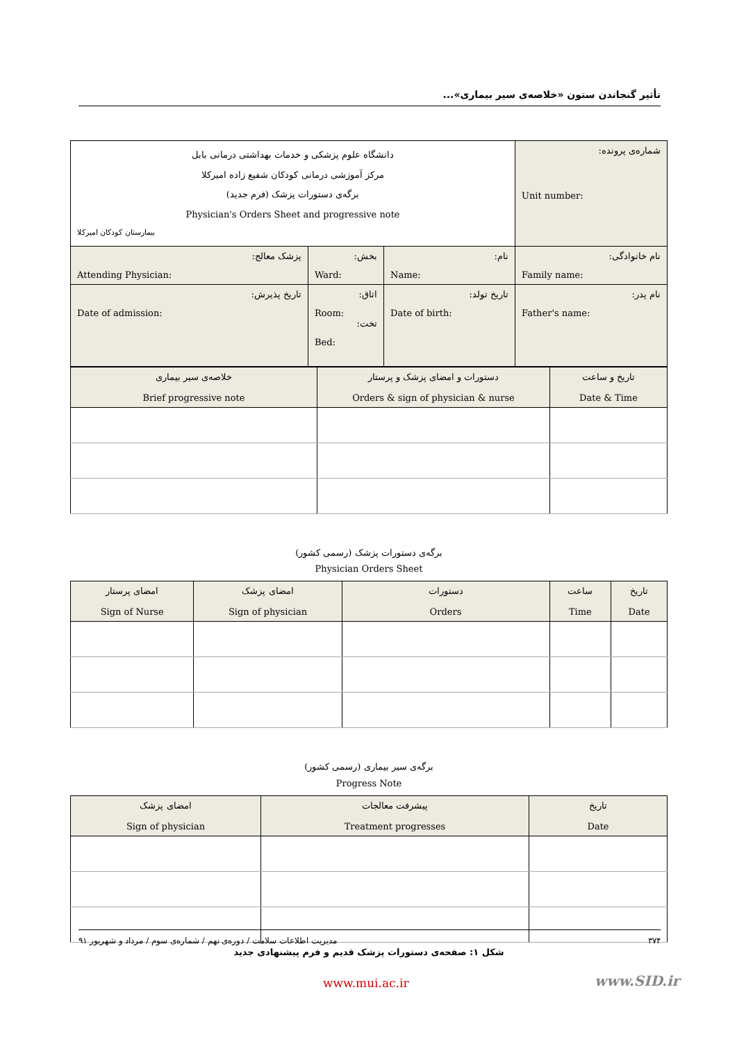تأثیر گنجاندن ستون «خلاصه‌ی سیر بیماری»...
| شماره‌ی پرونده: Unit number: | دانشگاه علوم پزشکی و خدمات بهداشتی درمانی بابل مرکز آموزشی درمانی کودکان شفیع زاده امیرکلا برگه‌ی دستورات پزشک (فرم جدید) Physician's Orders Sheet and progressive note بیمارستان کودکان امیرکلا | | |
| نام خانوادگی: Family name: | نام: Name: | بخش: Ward: | پزشک معالج: Attending Physician: |
| نام پدر: Father's name: | تاریخ تولد: Date of birth: | اتاق: Room: تخت: Bed: | تاریخ پذیرش: Date of admission: |
| تاریخ و ساعت Date & Time | دستورات و امضای پزشک و پرستار Orders & sign of physician & nurse | خلاصه‌ی سیر بیماری Brief progressive note |
| --- | --- | --- |
برگه‌ی دستورات پزشک (رسمی کشور)
Physician Orders Sheet
| تاریخ Date | ساعت Time | دستورات Orders | امضای پزشک Sign of physician | امضای پرستار Sign of Nurse |
| --- | --- | --- | --- | --- |
برگه‌ی سیر بیماری (رسمی کشور)
Progress Note
| تاریخ Date | پیشرفت معالجات Treatment progresses | امضای پزشک Sign of physician |
| --- | --- | --- |
شکل ۱: صفحه‌ی دستورات پزشک قدیم و فرم پیشنهادی جدید
۳۷۴ مدیریت اطلاعات سلامت / دوره‌ی نهم / شماره‌ی سوم / مرداد و شهریور ۹۱
www.mui.ac.ir www.SID.ir